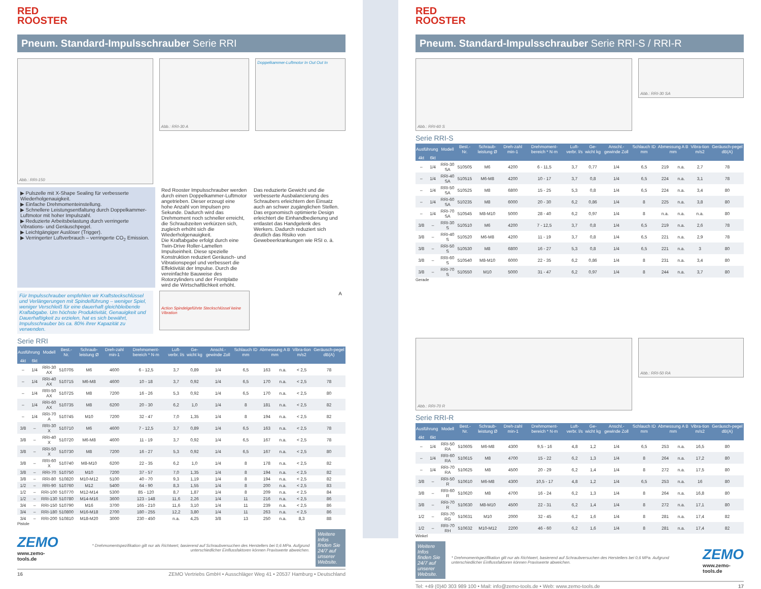RED
ROOSTER
Pneum. Standard-Impulsschrauber Serie RRI
Abb.: RRI-150
Abb.: RRI-30 A Doppelkammer-Luftmotor In Out Out In
▶ Pulszelle mit X-Shape Sealing für verbesserte Wiederholgenauigkeit.
▶ Einfache Drehmomenteinstellung.
▶ Schnellere Leistungsentfaltung durch Doppelkammer-Luftmotor mit hoher Impulszahl.
▶ Reduzierte Arbeitsbelastung durch verringerte Vibrations- und Geräuschpegel.
▶ Leichtgängiger Auslöser (Trigger).
▶ Verringerter Luftverbrauch – verringerte CO<sub>2</sub> Emission.
Red Rooster Impulsschrauber werden durch einen Doppelkammer-Luftmotor angetrieben. Dieser erzeugt eine hohe Anzahl von Impulsen pro Sekunde. Dadurch wird das Drehmoment noch schneller erreicht, die Schraubzeiten verkürzen sich, zugleich erhöht sich die Wiederholgenauigkeit.
Die Kraftabgabe erfolgt durch eine Twin-Drive Roller-Lamellen Impulseinheit. Diese spezielle Konstruktion reduziert Geräusch- und Vibrationspegel und verbessert die Effektivität der Impulse. Durch die vereinfachte Bauweise des Rotorzylinders und der Frontplatte wird die Wirtschaftlichkeit erhöht.
Das reduzierte Gewicht und die verbesserte Ausbalancierung des Schraubers erleichtern den Einsatz auch an schwer zugänglichen Stellen.
Das ergonomisch optimierte Design erleichtert die Einhandbedienung und entlastet das Handgelenk des Werkers. Dadurch reduziert sich deutlich das Risiko von Gewebeerkrankungen wie RSI o. ä.
Für Impulsschrauber empfehlen wir Kraftsteckschlüssel und Verlängerungen mit Spindelführung – weniger Spiel, weniger Verschleiß für eine dauerhaft gleichbleibende Kraftabgabe. Um höchste Produktivität, Genauigkeit und Dauerhaftigkeit zu erzielen, hat es sich bewährt, Impulsschrauber bis ca. 80% ihrer Kapazität zu verwenden.
Action Spindelgeführte Steckschlüssel keine Vibration
A
Serie RRI
| Ausführung | | Modell | Best.-Nr. | Schraub-leistung Ø | Dreh-zahl min-1 | Drehmoment-bereich * N·m | Luft-verbr. l/s | Ge-wicht kg | Anschl.-gewinde Zoll | Schlauch ID mm | Abmessung A B mm | | Vibra-tion m/s2 | Geräusch-pegel dB(A) |
| --- | --- | --- | --- | --- | --- | --- | --- | --- | --- | --- | --- | --- | --- | --- |
| 4kt | 6kt | | | | | | | | | | | | | |
| – | 1/4 | RRI-30 AX | 510705 | M6 | 4600 | 6 - 12,5 | 3,7 | 0,89 | 1/4 | 6,5 | 163 | n.a. | < 2,5 | 78 |
| – | 1/4 | RRI-40 AX | 510715 | M6-M8 | 4600 | 10 - 18 | 3,7 | 0,92 | 1/4 | 6,5 | 170 | n.a. | < 2,5 | 78 |
| – | 1/4 | RRI-50 AX | 510725 | M8 | 7200 | 16 - 26 | 5,3 | 0,92 | 1/4 | 6,5 | 170 | n.a. | < 2,5 | 80 |
| – | 1/4 | RRI-60 AX | 510735 | M8 | 6200 | 20 - 30 | 6,2 | 1,0 | 1/4 | 8 | 181 | n.a. | < 2,5 | 82 |
| – | 1/4 | RRI-70 A | 510745 | M10 | 7200 | 32 - 47 | 7,0 | 1,35 | 1/4 | 8 | 194 | n.a. | < 2,5 | 82 |
| 3/8 | – | RRI-30 X | 510710 | M6 | 4600 | 7 - 12,5 | 3,7 | 0,89 | 1/4 | 6,5 | 163 | n.a. | < 2,5 | 78 |
| 3/8 | – | RRI-40 X | 510720 | M6-M8 | 4600 | 11 - 19 | 3,7 | 0,92 | 1/4 | 6,5 | 167 | n.a. | < 2,5 | 78 |
| 3/8 | – | RRI-50 X | 510730 | M8 | 7200 | 16 - 27 | 5,3 | 0,92 | 1/4 | 6,5 | 167 | n.a. | < 2,5 | 80 |
| 3/8 | – | RRI-60 X | 510740 | M8-M10 | 6200 | 22 - 35 | 6,2 | 1,0 | 1/4 | 8 | 178 | n.a. | < 2,5 | 82 |
| 3/8 | – | RRI-70 | 510750 | M10 | 7200 | 37 - 57 | 7,0 | 1,35 | 1/4 | 8 | 194 | n.a. | < 2,5 | 82 |
| 3/8 | – | RRI-80 | 510820 | M10-M12 | 5100 | 40 - 70 | 9,3 | 1,19 | 1/4 | 8 | 194 | n.a. | < 2,5 | 82 |
| 1/2 | – | RRI-90 | 510760 | M12 | 5400 | 64 - 90 | 8,3 | 1,55 | 1/4 | 8 | 200 | n.a. | < 2,5 | 83 |
| 1/2 | – | RRI-100 | 510770 | M12-M14 | 5300 | 85 - 120 | 8,7 | 1,87 | 1/4 | 8 | 209 | n.a. | < 2,5 | 84 |
| 1/2 | – | RRI-130 | 510780 | M14-M16 | 3600 | 123 - 148 | 11,6 | 2,26 | 1/4 | 11 | 216 | n.a. | < 2,5 | 86 |
| 3/4 | – | RRI-150 | 510790 | M16 | 3700 | 165 - 210 | 11,6 | 3,10 | 1/4 | 11 | 239 | n.a. | < 2,5 | 86 |
| 3/4 | – | RRI-180 | 510800 | M16-M18 | 2700 | 180 - 255 | 12,2 | 3,80 | 1/4 | 11 | 263 | n.a. | < 2,5 | 86 |
| 3/4 | – | RRI-200 | 510810 | M18-M20 | 3000 | 230 - 450 | n.a. | 4,25 | 3/8 | 13 | 250 | n.a. | 8,3 | 88 |
Pistole
ZEMO
www.zemo-tools.de
* Drehmomentspezifikation gilt nur als Richtwert, basierend auf Schraubversuchen des Herstellers bei 0,6 MPa. Aufgrund unterschiedlicher Einflussfaktoren können Praxiswerte abweichen.
Weitere Infos finden Sie 24/7 auf unserer Website.
16 ZEMO Vertriebs GmbH • Ausschläger Weg 41 • 20537 Hamburg • Deutschland
RED
ROOSTER
Pneum. Standard-Impulsschrauber Serie RRI-S / RRI-R
Abb.: RRI-60 S
Abb.: RRI-30 SA
Serie RRI-S
| Ausführung | | Modell | Best.-Nr. | Schraub-leistung Ø | Dreh-zahl min-1 | Drehmoment-bereich * N·m | Luft-verbr. l/s | Ge-wicht kg | Anschl.-gewinde Zoll | Schlauch ID mm | Abmessung A B mm | | Vibra-tion m/s2 | Geräusch-pegel dB(A) |
| --- | --- | --- | --- | --- | --- | --- | --- | --- | --- | --- | --- | --- | --- | --- |
| 4kt | 6kt | | | | | | | | | | | | | |
| – | 1/4 | RRI-30 SA | 510505 | M6 | 4200 | 6 - 11,5 | 3,7 | 0,77 | 1/4 | 6,5 | 219 | n.a. | 2,7 | 78 |
| – | 1/4 | RRI-40 SA | 510515 | M6-M8 | 4200 | 10 - 17 | 3,7 | 0,8 | 1/4 | 6,5 | 224 | n.a. | 3,1 | 78 |
| – | 1/4 | RRI-50 SA | 510525 | M8 | 6800 | 15 - 25 | 5,3 | 0,8 | 1/4 | 6,5 | 224 | n.a. | 3,4 | 80 |
| – | 1/4 | RRI-60 SA | 510235 | M8 | 6000 | 20 - 30 | 6,2 | 0,86 | 1/4 | 8 | 225 | n.a. | 3,8 | 80 |
| – | 1/4 | RRI-70 SA | 510545 | M8-M10 | 5000 | 28 - 40 | 6,2 | 0,97 | 1/4 | 8 | n.a. | n.a. | n.a. | 80 |
| 3/8 | – | RRI-30 S | 510510 | M6 | 4200 | 7 - 12,5 | 3,7 | 0,8 | 1/4 | 6,5 | 219 | n.a. | 2,6 | 78 |
| 3/8 | – | RRI-40 S | 510520 | M6-M8 | 4200 | 11 - 19 | 3,7 | 0,8 | 1/4 | 6,5 | 221 | n.a. | 2,9 | 78 |
| 3/8 | – | RRI-50 S | 510530 | M8 | 6800 | 16 - 27 | 5,3 | 0,8 | 1/4 | 6,5 | 221 | n.a. | 3 | 80 |
| 3/8 | – | RRI-60 S | 510540 | M8-M10 | 6000 | 22 - 35 | 6,2 | 0,86 | 1/4 | 8 | 231 | n.a. | 3,4 | 80 |
| 3/8 | – | RRI-70 S | 510550 | M10 | 5000 | 31 - 47 | 6,2 | 0,97 | 1/4 | 8 | 244 | n.a. | 3,7 | 80 |
Gerade
Abb.: RRI-70 R
Abb.: RRI-50 RA
Serie RRI-R
| Ausführung | | Modell | Best.-Nr. | Schraub-leistung Ø | Dreh-zahl min-1 | Drehmoment-bereich * N·m | Luft-verbr. l/s | Ge-wicht kg | Anschl.-gewinde Zoll | Schlauch ID mm | Abmessung A B mm | | Vibra-tion m/s2 | Geräusch-pegel dB(A) |
| --- | --- | --- | --- | --- | --- | --- | --- | --- | --- | --- | --- | --- | --- | --- |
| 4kt | 6kt | | | | | | | | | | | | | |
| – | 1/4 | RRI-50 RA | 510605 | M6-M8 | 4300 | 9,5 - 16 | 4,8 | 1,2 | 1/4 | 6,5 | 253 | n.a. | 16,5 | 80 |
| – | 1/4 | RRI-60 RA | 510615 | M8 | 4700 | 15 - 22 | 6,2 | 1,3 | 1/4 | 8 | 264 | n.a. | 17,2 | 80 |
| – | 1/4 | RRI-70 RA | 510625 | M8 | 4500 | 20 - 29 | 6,2 | 1,4 | 1/4 | 8 | 272 | n.a. | 17,5 | 80 |
| 3/8 | – | RRI-50 R | 510610 | M6-M8 | 4300 | 10,5 - 17 | 4,8 | 1,2 | 1/4 | 6,5 | 253 | n.a. | 16 | 80 |
| 3/8 | – | RRI-60 R | 510620 | M8 | 4700 | 16 - 24 | 6,2 | 1,3 | 1/4 | 8 | 264 | n.a. | 16,8 | 80 |
| 3/8 | – | RRI-70 R | 510630 | M8-M10 | 4500 | 22 - 31 | 6,2 | 1,4 | 1/4 | 8 | 272 | n.a. | 17,1 | 80 |
| 1/2 | – | RRI-70 RG | 510631 | M10 | 2000 | 32 - 45 | 6,2 | 1,6 | 1/4 | 8 | 281 | n.a. | 17,4 | 82 |
| 1/2 | – | RRI-70 RH | 510632 | M10-M12 | 2200 | 46 - 60 | 6,2 | 1,6 | 1/4 | 8 | 281 | n.a. | 17,4 | 82 |
Winkel
Weitere Infos finden Sie 24/7 auf unserer Website.
* Drehmomentspezifikation gilt nur als Richtwert, basierend auf Schraubversuchen des Herstellers bei 0,6 MPa. Aufgrund unterschiedlicher Einflussfaktoren können Praxiswerte abweichen.
ZEMO
www.zemo-tools.de
Tel: +49 (0)40 303 989 100 • Mail: info@zemo-tools.de • Web: www.zemo-tools.de 17